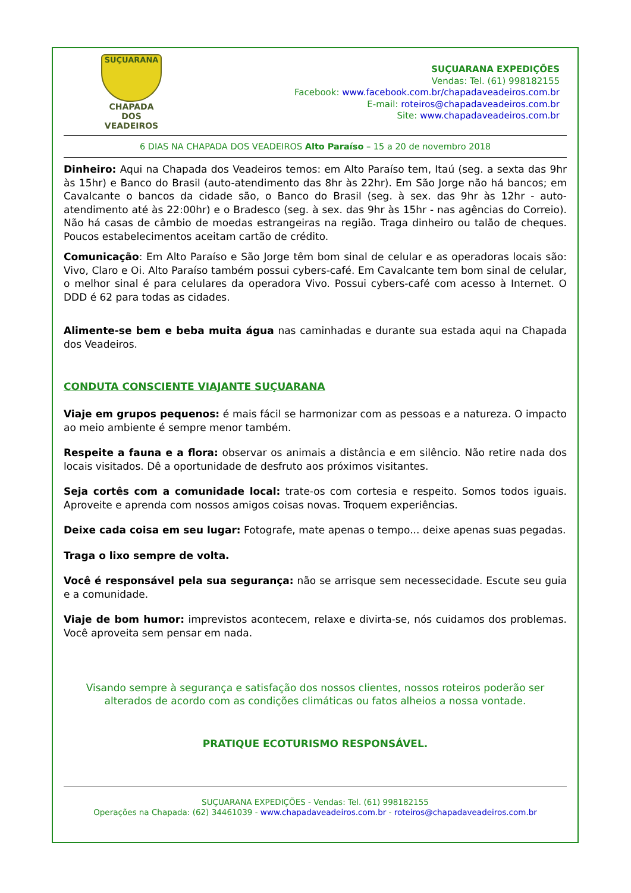SUÇUARANA
CHAPADA DOS
VEADEIROS
SUÇUARANA EXPEDIÇÕES
Vendas: Tel. (61) 998182155
Facebook: www.facebook.com.br/chapadaveadeiros.com.br
E-mail: roteiros@chapadaveadeiros.com.br
Site: www.chapadaveadeiros.com.br
6 DIAS NA CHAPADA DOS VEADEIROS Alto Paraíso – 15 a 20 de novembro 2018
Dinheiro: Aqui na Chapada dos Veadeiros temos: em Alto Paraíso tem, Itaú (seg. a sexta das 9hr às 15hr) e Banco do Brasil (auto-atendimento das 8hr às 22hr). Em São Jorge não há bancos; em Cavalcante o bancos da cidade são, o Banco do Brasil (seg. à sex. das 9hr às 12hr - auto-atendimento até às 22:00hr) e o Bradesco (seg. à sex. das 9hr às 15hr - nas agências do Correio). Não há casas de câmbio de moedas estrangeiras na região. Traga dinheiro ou talão de cheques. Poucos estabelecimentos aceitam cartão de crédito.
Comunicação: Em Alto Paraíso e São Jorge têm bom sinal de celular e as operadoras locais são: Vivo, Claro e Oi. Alto Paraíso também possui cybers-café. Em Cavalcante tem bom sinal de celular, o melhor sinal é para celulares da operadora Vivo. Possui cybers-café com acesso à Internet. O DDD é 62 para todas as cidades.
Alimente-se bem e beba muita água nas caminhadas e durante sua estada aqui na Chapada dos Veadeiros.
CONDUTA CONSCIENTE VIAJANTE SUÇUARANA
Viaje em grupos pequenos: é mais fácil se harmonizar com as pessoas e a natureza. O impacto ao meio ambiente é sempre menor também.
Respeite a fauna e a flora: observar os animais a distância e em silêncio. Não retire nada dos locais visitados. Dê a oportunidade de desfruto aos próximos visitantes.
Seja cortês com a comunidade local: trate-os com cortesia e respeito. Somos todos iguais. Aproveite e aprenda com nossos amigos coisas novas. Troquem experiências.
Deixe cada coisa em seu lugar: Fotografe, mate apenas o tempo... deixe apenas suas pegadas.
Traga o lixo sempre de volta.
Você é responsável pela sua segurança: não se arrisque sem necessecidade. Escute seu guia e a comunidade.
Viaje de bom humor: imprevistos acontecem, relaxe e divirta-se, nós cuidamos dos problemas. Você aproveita sem pensar em nada.
Visando sempre à segurança e satisfação dos nossos clientes, nossos roteiros poderão ser alterados de acordo com as condições climáticas ou fatos alheios a nossa vontade.
PRATIQUE ECOTURISMO RESPONSÁVEL.
SUÇUARANA EXPEDIÇÕES - Vendas: Tel. (61) 998182155
Operações na Chapada: (62) 34461039 - www.chapadaveadeiros.com.br - roteiros@chapadaveadeiros.com.br